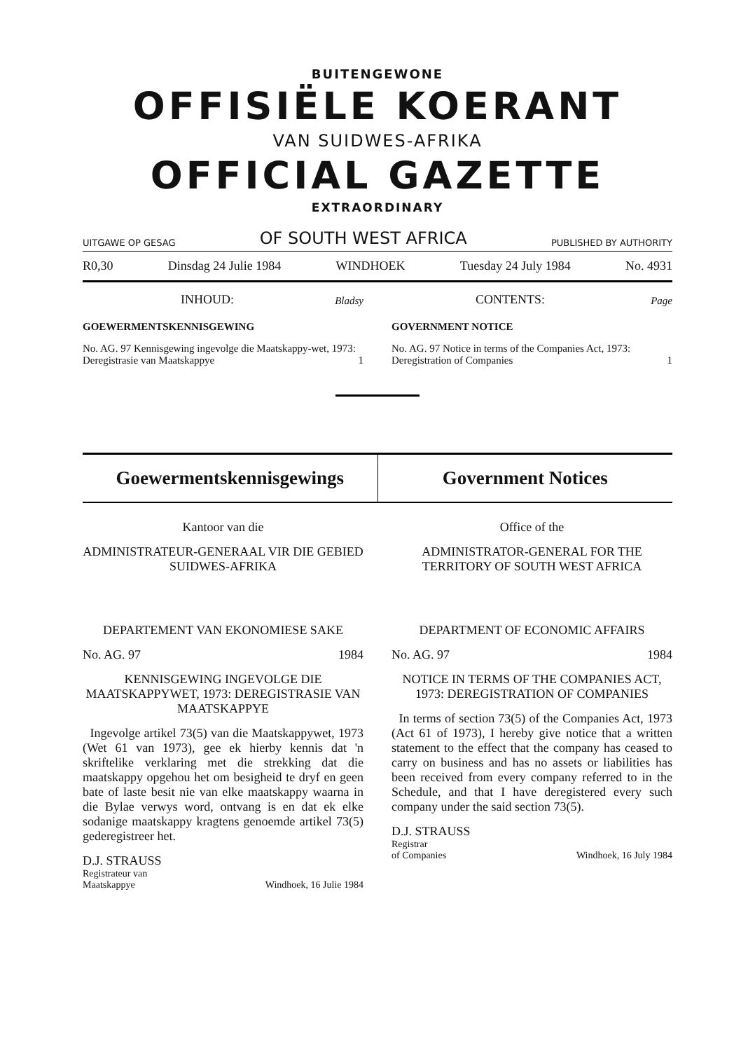BUITENGEWONE
OFFISIËLE KOERANT
VAN SUIDWES-AFRIKA
OFFICIAL GAZETTE
EXTRAORDINARY
UITGAWE OP GESAG OF SOUTH WEST AFRICA PUBLISHED BY AUTHORITY
R0,30 Dinsdag 24 Julie 1984 WINDHOEK Tuesday 24 July 1984 No. 4931
INHOUD: Bladsy
GOEWERMENTSKENNISGEWING
No. AG. 97 Kennisgewing ingevolge die Maatskappy-wet, 1973: Deregistrasie van Maatskappye 1
CONTENTS: Page
GOVERNMENT NOTICE
No. AG. 97 Notice in terms of the Companies Act, 1973: Deregistration of Companies 1
Goewermentskennisgewings Government Notices
Kantoor van die
ADMINISTRATEUR-GENERAAL VIR DIE GEBIED SUIDWES-AFRIKA
DEPARTEMENT VAN EKONOMIESE SAKE
No. AG. 97 1984
KENNISGEWING INGEVOLGE DIE MAATSKAPPYWET, 1973: DEREGISTRASIE VAN MAATSKAPPYE
Ingevolge artikel 73(5) van die Maatskappywet, 1973 (Wet 61 van 1973), gee ek hierby kennis dat 'n skriftelike verklaring met die strekking dat die maatskappy opgehou het om besigheid te dryf en geen bate of laste besit nie van elke maatskappy waarna in die Bylae verwys word, ontvang is en dat ek elke sodanige maatskappy kragtens genoemde artikel 73(5) gederegistreer het.
D.J. STRAUSS
Registrateur van
Maatskappye Windhoek, 16 Julie 1984
Office of the
ADMINISTRATOR-GENERAL FOR THE TERRITORY OF SOUTH WEST AFRICA
DEPARTMENT OF ECONOMIC AFFAIRS
No. AG. 97 1984
NOTICE IN TERMS OF THE COMPANIES ACT, 1973: DEREGISTRATION OF COMPANIES
In terms of section 73(5) of the Companies Act, 1973 (Act 61 of 1973), I hereby give notice that a written statement to the effect that the company has ceased to carry on business and has no assets or liabilities has been received from every company referred to in the Schedule, and that I have deregistered every such company under the said section 73(5).
D.J. STRAUSS
Registrar
of Companies Windhoek, 16 July 1984